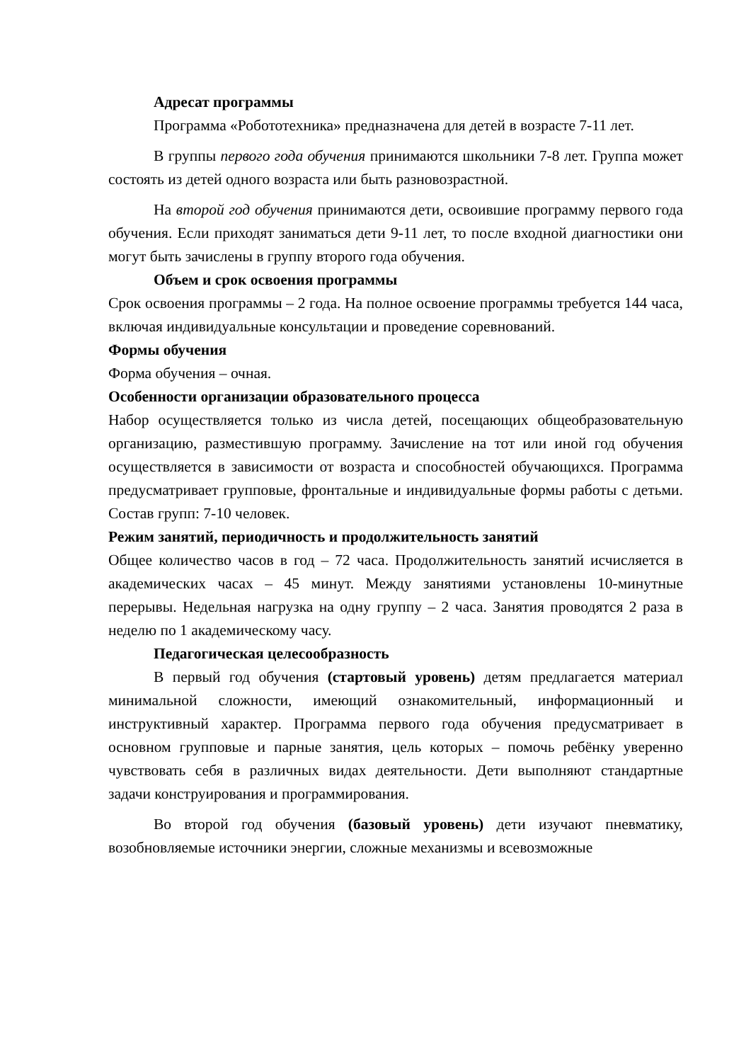Адресат программы
Программа «Робототехника» предназначена для детей в возрасте 7-11 лет.
В группы первого года обучения принимаются школьники 7-8 лет. Группа может состоять из детей одного возраста или быть разновозрастной.
На второй год обучения принимаются дети, освоившие программу первого года обучения. Если приходят заниматься дети 9-11 лет, то после входной диагностики они могут быть зачислены в группу второго года обучения.
Объем и срок освоения программы
Срок освоения программы – 2 года. На полное освоение программы требуется 144 часа, включая индивидуальные консультации и проведение соревнований.
Формы обучения
Форма обучения – очная.
Особенности организации образовательного процесса
Набор осуществляется только из числа детей, посещающих общеобразовательную организацию, разместившую программу. Зачисление на тот или иной год обучения осуществляется в зависимости от возраста и способностей обучающихся. Программа предусматривает групповые, фронтальные и индивидуальные формы работы с детьми. Состав групп: 7-10 человек.
Режим занятий, периодичность и продолжительность занятий
Общее количество часов в год – 72 часа. Продолжительность занятий исчисляется в академических часах – 45 минут. Между занятиями установлены 10-минутные перерывы. Недельная нагрузка на одну группу – 2 часа. Занятия проводятся 2 раза в неделю по 1 академическому часу.
Педагогическая целесообразность
В первый год обучения (стартовый уровень) детям предлагается материал минимальной сложности, имеющий ознакомительный, информационный и инструктивный характер. Программа первого года обучения предусматривает в основном групповые и парные занятия, цель которых – помочь ребёнку уверенно чувствовать себя в различных видах деятельности. Дети выполняют стандартные задачи конструирования и программирования.
Во второй год обучения (базовый уровень) дети изучают пневматику, возобновляемые источники энергии, сложные механизмы и всевозможные